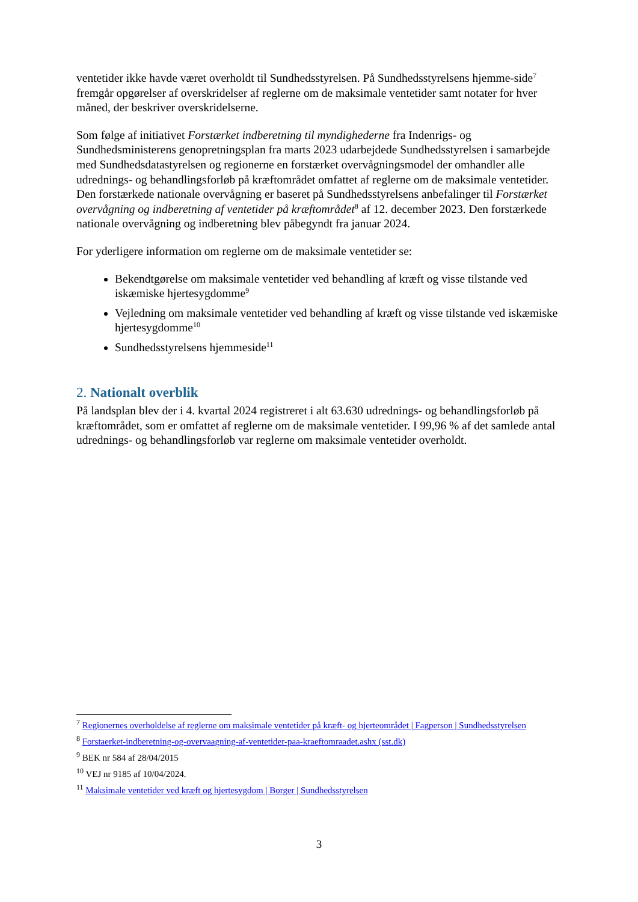ventetider ikke havde været overholdt til Sundhedsstyrelsen. På Sundhedsstyrelsens hjemme-side<sup>7</sup> fremgår opgørelser af overskridelser af reglerne om de maksimale ventetider samt notater for hver måned, der beskriver overskridelserne.
Som følge af initiativet Forstærket indberetning til myndighederne fra Indenrigs- og Sundhedsministerens genopretningsplan fra marts 2023 udarbejdede Sundhedsstyrelsen i samarbejde med Sundhedsdatastyrelsen og regionerne en forstærket overvågningsmodel der omhandler alle udrednings- og behandlingsforløb på kræftområdet omfattet af reglerne om de maksimale ventetider. Den forstærkede nationale overvågning er baseret på Sundhedsstyrelsens anbefalinger til Forstærket overvågning og indberetning af ventetider på kræftområdet<sup>8</sup> af 12. december 2023. Den forstærkede nationale overvågning og indberetning blev påbegyndt fra januar 2024.
For yderligere information om reglerne om de maksimale ventetider se:
Bekendtgørelse om maksimale ventetider ved behandling af kræft og visse tilstande ved iskæmiske hjertesygdomme<sup>9</sup>
Vejledning om maksimale ventetider ved behandling af kræft og visse tilstande ved iskæmiske hjertesygdomme<sup>10</sup>
Sundhedsstyrelsens hjemmeside<sup>11</sup>
2. Nationalt overblik
På landsplan blev der i 4. kvartal 2024 registreret i alt 63.630 udrednings- og behandlingsforløb på kræftområdet, som er omfattet af reglerne om de maksimale ventetider. I 99,96 % af det samlede antal udrednings- og behandlingsforløb var reglerne om maksimale ventetider overholdt.
<sup>7</sup> Regionernes overholdelse af reglerne om maksimale ventetider på kræft- og hjerteområdet | Fagperson | Sundhedsstyrelsen
<sup>8</sup> Forstaerket-indberetning-og-overvaagning-af-ventetider-paa-kraeftomraadet.ashx (sst.dk)
<sup>9</sup> BEK nr 584 af 28/04/2015
<sup>10</sup> VEJ nr 9185 af 10/04/2024.
<sup>11</sup> Maksimale ventetider ved kræft og hjertesygdom | Borger | Sundhedsstyrelsen
3